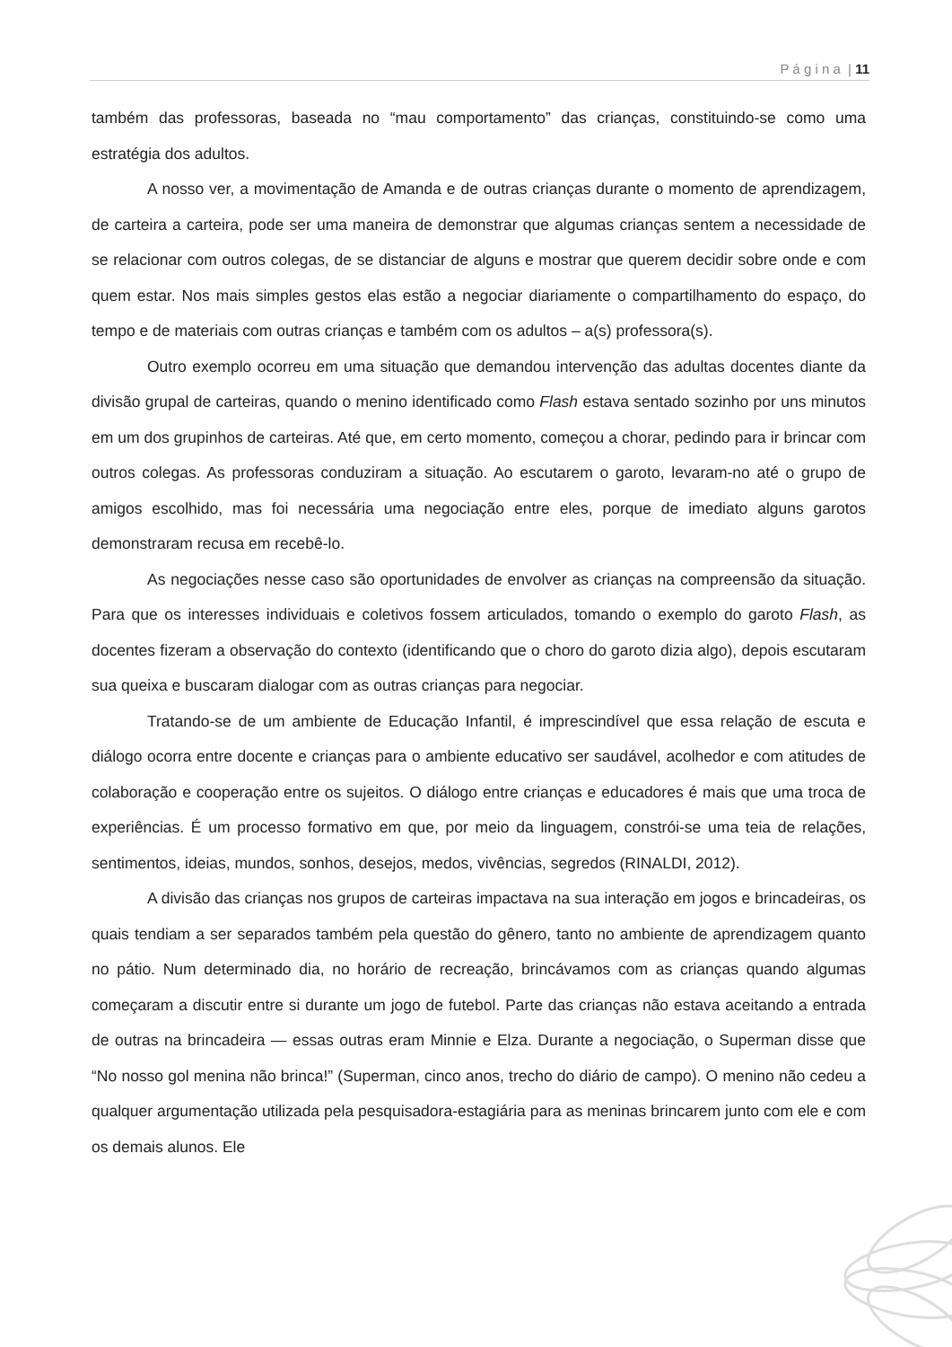P á g i n a | 11
também das professoras, baseada no “mau comportamento” das crianças, constituindo-se como uma estratégia dos adultos.
A nosso ver, a movimentação de Amanda e de outras crianças durante o momento de aprendizagem, de carteira a carteira, pode ser uma maneira de demonstrar que algumas crianças sentem a necessidade de se relacionar com outros colegas, de se distanciar de alguns e mostrar que querem decidir sobre onde e com quem estar. Nos mais simples gestos elas estão a negociar diariamente o compartilhamento do espaço, do tempo e de materiais com outras crianças e também com os adultos – a(s) professora(s).
Outro exemplo ocorreu em uma situação que demandou intervenção das adultas docentes diante da divisão grupal de carteiras, quando o menino identificado como Flash estava sentado sozinho por uns minutos em um dos grupinhos de carteiras. Até que, em certo momento, começou a chorar, pedindo para ir brincar com outros colegas. As professoras conduziram a situação. Ao escutarem o garoto, levaram-no até o grupo de amigos escolhido, mas foi necessária uma negociação entre eles, porque de imediato alguns garotos demonstraram recusa em recebê-lo.
As negociações nesse caso são oportunidades de envolver as crianças na compreensão da situação. Para que os interesses individuais e coletivos fossem articulados, tomando o exemplo do garoto Flash, as docentes fizeram a observação do contexto (identificando que o choro do garoto dizia algo), depois escutaram sua queixa e buscaram dialogar com as outras crianças para negociar.
Tratando-se de um ambiente de Educação Infantil, é imprescindível que essa relação de escuta e diálogo ocorra entre docente e crianças para o ambiente educativo ser saudável, acolhedor e com atitudes de colaboração e cooperação entre os sujeitos. O diálogo entre crianças e educadores é mais que uma troca de experiências. É um processo formativo em que, por meio da linguagem, constrói-se uma teia de relações, sentimentos, ideias, mundos, sonhos, desejos, medos, vivências, segredos (RINALDI, 2012).
A divisão das crianças nos grupos de carteiras impactava na sua interação em jogos e brincadeiras, os quais tendiam a ser separados também pela questão do gênero, tanto no ambiente de aprendizagem quanto no pátio. Num determinado dia, no horário de recreação, brincávamos com as crianças quando algumas começaram a discutir entre si durante um jogo de futebol. Parte das crianças não estava aceitando a entrada de outras na brincadeira — essas outras eram Minnie e Elza. Durante a negociação, o Superman disse que “No nosso gol menina não brinca!” (Superman, cinco anos, trecho do diário de campo). O menino não cedeu a qualquer argumentação utilizada pela pesquisadora-estagiária para as meninas brincarem junto com ele e com os demais alunos. Ele